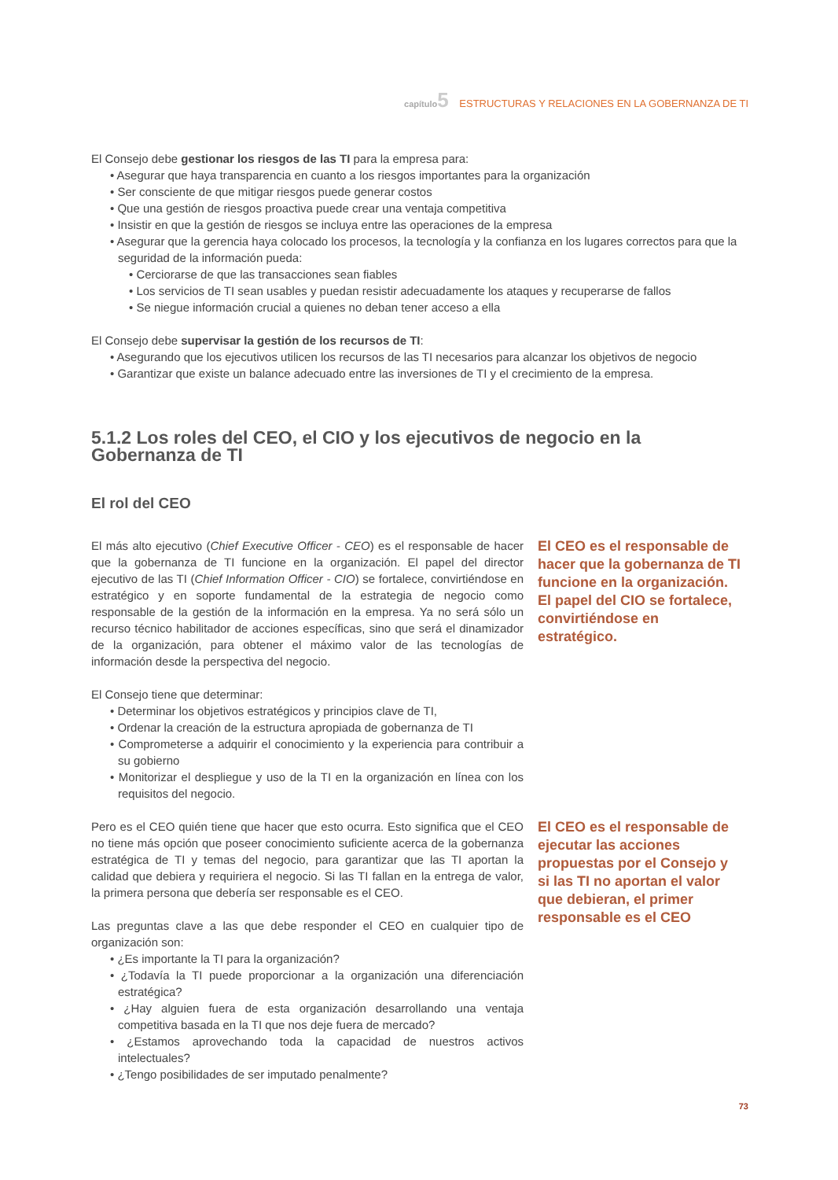capítulo 5 ESTRUCTURAS Y RELACIONES EN LA GOBERNANZA DE TI
El Consejo debe gestionar los riesgos de las TI para la empresa para:
• Asegurar que haya transparencia en cuanto a los riesgos importantes para la organización
• Ser consciente de que mitigar riesgos puede generar costos
• Que una gestión de riesgos proactiva puede crear una ventaja competitiva
• Insistir en que la gestión de riesgos se incluya entre las operaciones de la empresa
• Asegurar que la gerencia haya colocado los procesos, la tecnología y la confianza en los lugares correctos para que la seguridad de la información pueda:
• Cerciorarse de que las transacciones sean fiables
• Los servicios de TI sean usables y puedan resistir adecuadamente los ataques y recuperarse de fallos
• Se niegue información crucial a quienes no deban tener acceso a ella
El Consejo debe supervisar la gestión de los recursos de TI:
• Asegurando que los ejecutivos utilicen los recursos de las TI necesarios para alcanzar los objetivos de negocio
• Garantizar que existe un balance adecuado entre las inversiones de TI y el crecimiento de la empresa.
5.1.2 Los roles del CEO, el CIO y los ejecutivos de negocio en la Gobernanza de TI
El rol del CEO
El más alto ejecutivo (Chief Executive Officer - CEO) es el responsable de hacer que la gobernanza de TI funcione en la organización. El papel del director ejecutivo de las TI (Chief Information Officer - CIO) se fortalece, convirtiéndose en estratégico y en soporte fundamental de la estrategia de negocio como responsable de la gestión de la información en la empresa. Ya no será sólo un recurso técnico habilitador de acciones específicas, sino que será el dinamizador de la organización, para obtener el máximo valor de las tecnologías de información desde la perspectiva del negocio.
El Consejo tiene que determinar:
• Determinar los objetivos estratégicos y principios clave de TI,
• Ordenar la creación de la estructura apropiada de gobernanza de TI
• Comprometerse a adquirir el conocimiento y la experiencia para contribuir a su gobierno
• Monitorizar el despliegue y uso de la TI en la organización en línea con los requisitos del negocio.
El CEO es el responsable de hacer que la gobernanza de TI funcione en la organización. El papel del CIO se fortalece, convirtiéndose en estratégico.
Pero es el CEO quién tiene que hacer que esto ocurra. Esto significa que el CEO no tiene más opción que poseer conocimiento suficiente acerca de la gobernanza estratégica de TI y temas del negocio, para garantizar que las TI aportan la calidad que debiera y requiriera el negocio. Si las TI fallan en la entrega de valor, la primera persona que debería ser responsable es el CEO.
Las preguntas clave a las que debe responder el CEO en cualquier tipo de organización son:
• ¿Es importante la TI para la organización?
• ¿Todavía la TI puede proporcionar a la organización una diferenciación estratégica?
• ¿Hay alguien fuera de esta organización desarrollando una ventaja competitiva basada en la TI que nos deje fuera de mercado?
• ¿Estamos aprovechando toda la capacidad de nuestros activos intelectuales?
• ¿Tengo posibilidades de ser imputado penalmente?
El CEO es el responsable de ejecutar las acciones propuestas por el Consejo y si las TI no aportan el valor que debieran, el primer responsable es el CEO
73